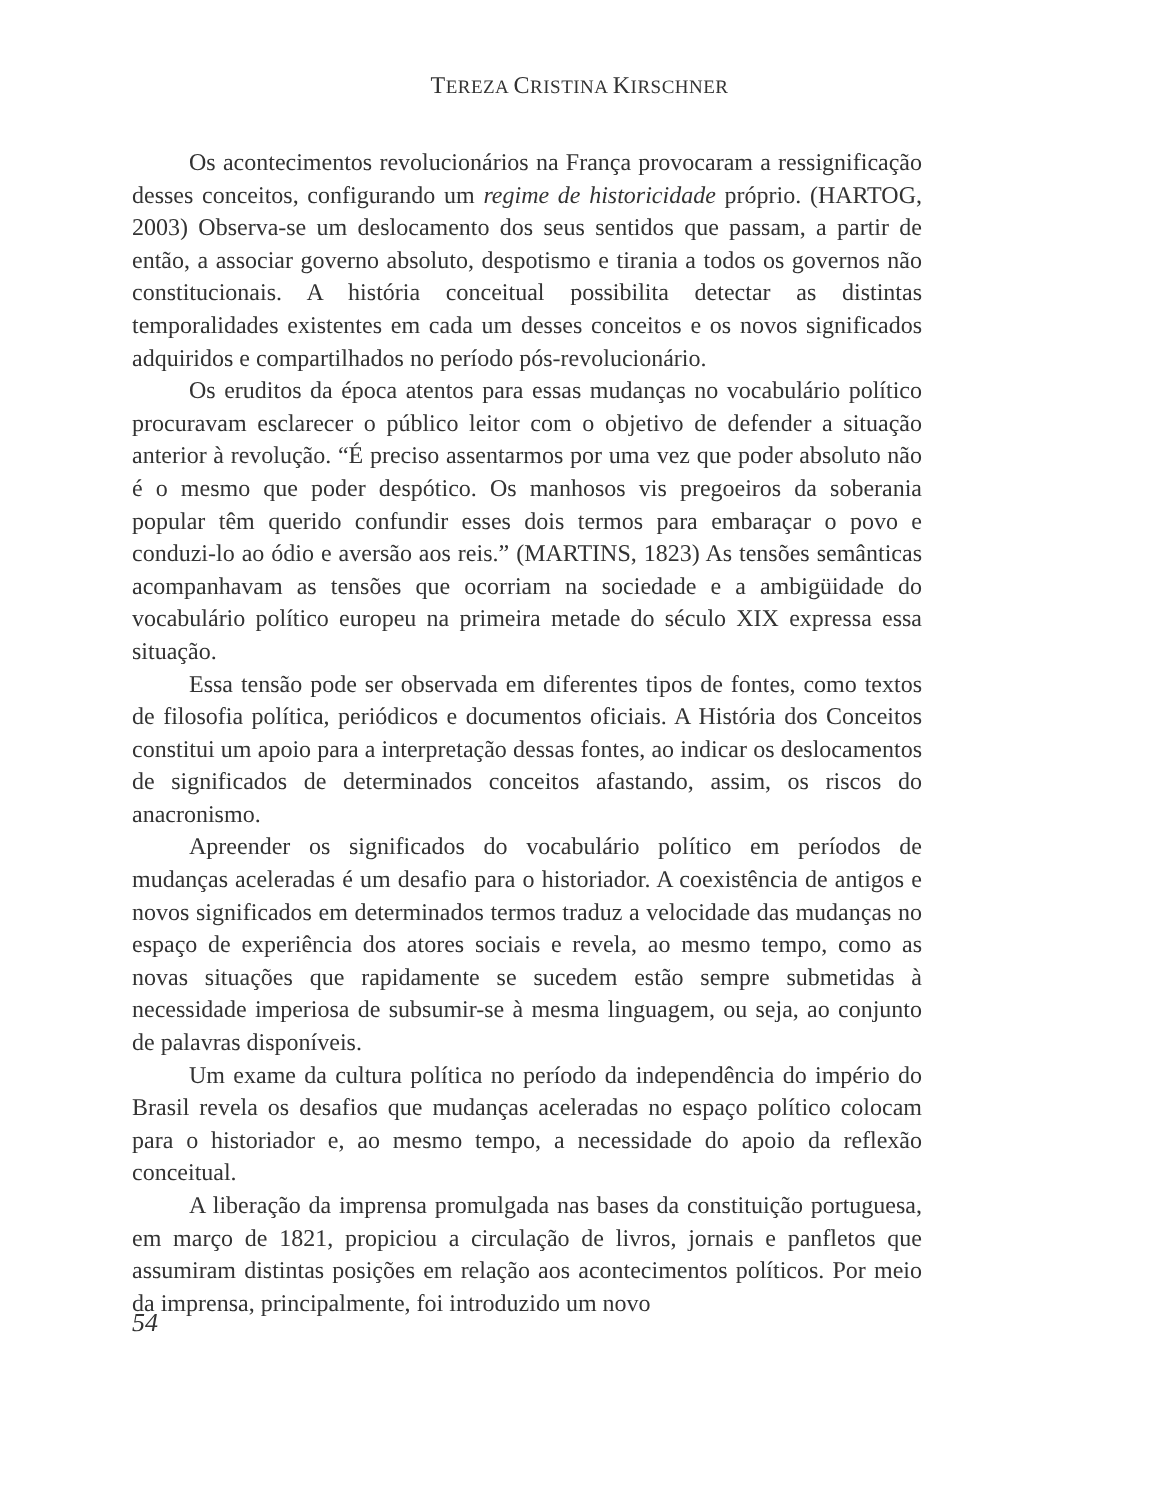TEREZA CRISTINA KIRSCHNER
Os acontecimentos revolucionários na França provocaram a ressignificação desses conceitos, configurando um regime de historicidade próprio. (HARTOG, 2003) Observa-se um deslocamento dos seus sentidos que passam, a partir de então, a associar governo absoluto, despotismo e tirania a todos os governos não constitucionais. A história conceitual possibilita detectar as distintas temporalidades existentes em cada um desses conceitos e os novos significados adquiridos e compartilhados no período pós-revolucionário.
Os eruditos da época atentos para essas mudanças no vocabulário político procuravam esclarecer o público leitor com o objetivo de defender a situação anterior à revolução. “É preciso assentarmos por uma vez que poder absoluto não é o mesmo que poder despótico. Os manhosos vis pregoeiros da soberania popular têm querido confundir esses dois termos para embaraçar o povo e conduzi-lo ao ódio e aversão aos reis.” (MARTINS, 1823) As tensões semânticas acompanhavam as tensões que ocorriam na sociedade e a ambigüidade do vocabulário político europeu na primeira metade do século XIX expressa essa situação.
Essa tensão pode ser observada em diferentes tipos de fontes, como textos de filosofia política, periódicos e documentos oficiais. A História dos Conceitos constitui um apoio para a interpretação dessas fontes, ao indicar os deslocamentos de significados de determinados conceitos afastando, assim, os riscos do anacronismo.
Apreender os significados do vocabulário político em períodos de mudanças aceleradas é um desafio para o historiador. A coexistência de antigos e novos significados em determinados termos traduz a velocidade das mudanças no espaço de experiência dos atores sociais e revela, ao mesmo tempo, como as novas situações que rapidamente se sucedem estão sempre submetidas à necessidade imperiosa de subsumir-se à mesma linguagem, ou seja, ao conjunto de palavras disponíveis.
Um exame da cultura política no período da independência do império do Brasil revela os desafios que mudanças aceleradas no espaço político colocam para o historiador e, ao mesmo tempo, a necessidade do apoio da reflexão conceitual.
A liberação da imprensa promulgada nas bases da constituição portuguesa, em março de 1821, propiciou a circulação de livros, jornais e panfletos que assumiram distintas posições em relação aos acontecimentos políticos. Por meio da imprensa, principalmente, foi introduzido um novo
54